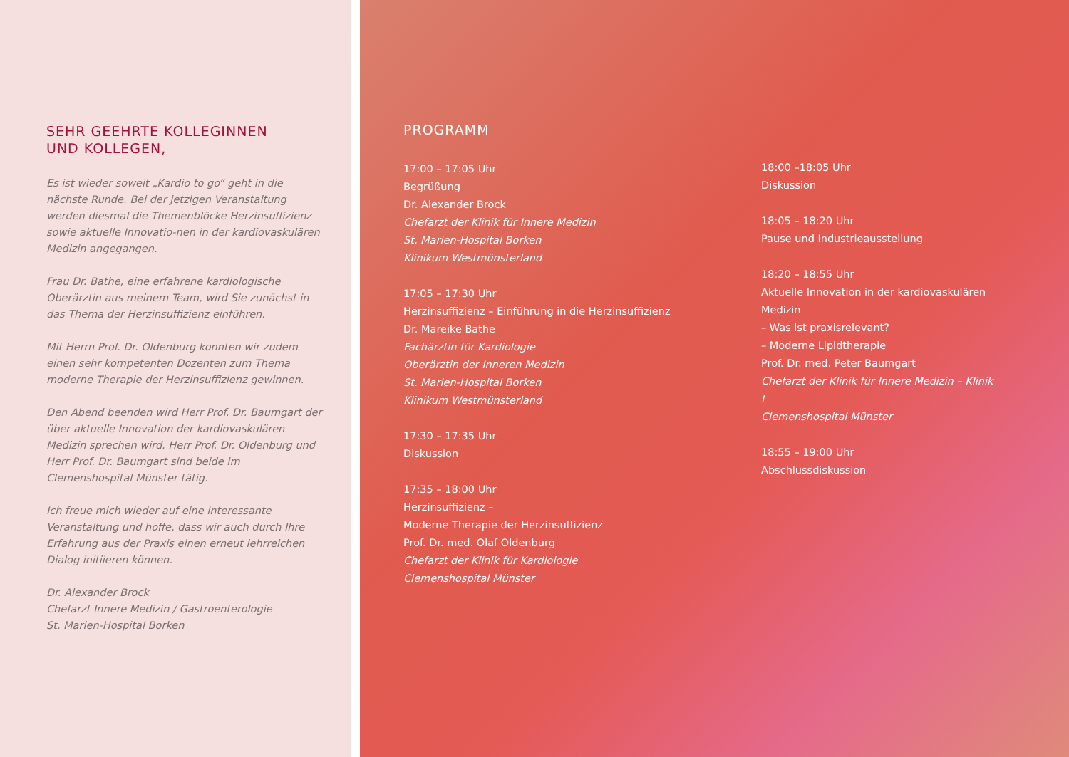SEHR GEEHRTE KOLLEGINNEN
UND KOLLEGEN,
Es ist wieder soweit „Kardio to go“ geht in die nächste Runde. Bei der jetzigen Veranstaltung werden diesmal die Themenblöcke Herzinsuffizienz sowie aktuelle Innovatio-nen in der kardiovaskulären Medizin angegangen.
Frau Dr. Bathe, eine erfahrene kardiologische Oberärztin aus meinem Team, wird Sie zunächst in das Thema der Herzinsuffizienz einführen.
Mit Herrn Prof. Dr. Oldenburg konnten wir zudem einen sehr kompetenten Dozenten zum Thema moderne Therapie der Herzinsuffizienz gewinnen.
Den Abend beenden wird Herr Prof. Dr. Baumgart der über aktuelle Innovation der kardiovaskulären Medizin sprechen wird. Herr Prof. Dr. Oldenburg und Herr Prof. Dr. Baumgart sind beide im Clemenshospital Münster tätig.
Ich freue mich wieder auf eine interessante Veranstaltung und hoffe, dass wir auch durch Ihre Erfahrung aus der Praxis einen erneut lehrreichen Dialog initiieren können.
Dr. Alexander Brock
Chefarzt Innere Medizin / Gastroenterologie
St. Marien-Hospital Borken
PROGRAMM
17:00 – 17:05 Uhr
Begrüßung
Dr. Alexander Brock
Chefarzt der Klinik für Innere Medizin
St. Marien-Hospital Borken
Klinikum Westmünsterland
17:05 – 17:30 Uhr
Herzinsuffizienz – Einführung in die Herzinsuffizienz
Dr. Mareike Bathe
Fachärztin für Kardiologie
Oberärztin der Inneren Medizin
St. Marien-Hospital Borken
Klinikum Westmünsterland
17:30 – 17:35 Uhr
Diskussion
17:35 – 18:00 Uhr
Herzinsuffizienz –
Moderne Therapie der Herzinsuffizienz
Prof. Dr. med. Olaf Oldenburg
Chefarzt der Klinik für Kardiologie
Clemenshospital Münster
18:00 –18:05 Uhr
Diskussion
18:05 – 18:20 Uhr
Pause und Industrieausstellung
18:20 – 18:55 Uhr
Aktuelle Innovation in der kardiovaskulären Medizin
– Was ist praxisrelevant?
– Moderne Lipidtherapie
Prof. Dr. med. Peter Baumgart
Chefarzt der Klinik für Innere Medizin – Klinik I
Clemenshospital Münster
18:55 – 19:00 Uhr
Abschlussdiskussion